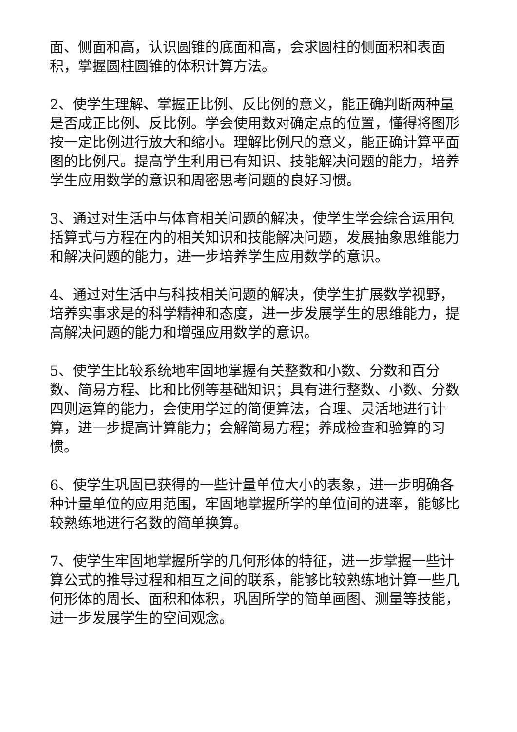面、侧面和高，认识圆锥的底面和高，会求圆柱的侧面积和表面积，掌握圆柱圆锥的体积计算方法。
2、使学生理解、掌握正比例、反比例的意义，能正确判断两种量是否成正比例、反比例。学会使用数对确定点的位置，懂得将图形按一定比例进行放大和缩小。理解比例尺的意义，能正确计算平面图的比例尺。提高学生利用已有知识、技能解决问题的能力，培养学生应用数学的意识和周密思考问题的良好习惯。
3、通过对生活中与体育相关问题的解决，使学生学会综合运用包括算式与方程在内的相关知识和技能解决问题，发展抽象思维能力和解决问题的能力，进一步培养学生应用数学的意识。
4、通过对生活中与科技相关问题的解决，使学生扩展数学视野，培养实事求是的科学精神和态度，进一步发展学生的思维能力，提高解决问题的能力和增强应用数学的意识。
5、使学生比较系统地牢固地掌握有关整数和小数、分数和百分数、简易方程、比和比例等基础知识；具有进行整数、小数、分数四则运算的能力，会使用学过的简便算法，合理、灵活地进行计算，进一步提高计算能力；会解简易方程；养成检查和验算的习惯。
6、使学生巩固已获得的一些计量单位大小的表象，进一步明确各种计量单位的应用范围，牢固地掌握所学的单位间的进率，能够比较熟练地进行名数的简单换算。
7、使学生牢固地掌握所学的几何形体的特征，进一步掌握一些计算公式的推导过程和相互之间的联系，能够比较熟练地计算一些几何形体的周长、面积和体积，巩固所学的简单画图、测量等技能，进一步发展学生的空间观念。